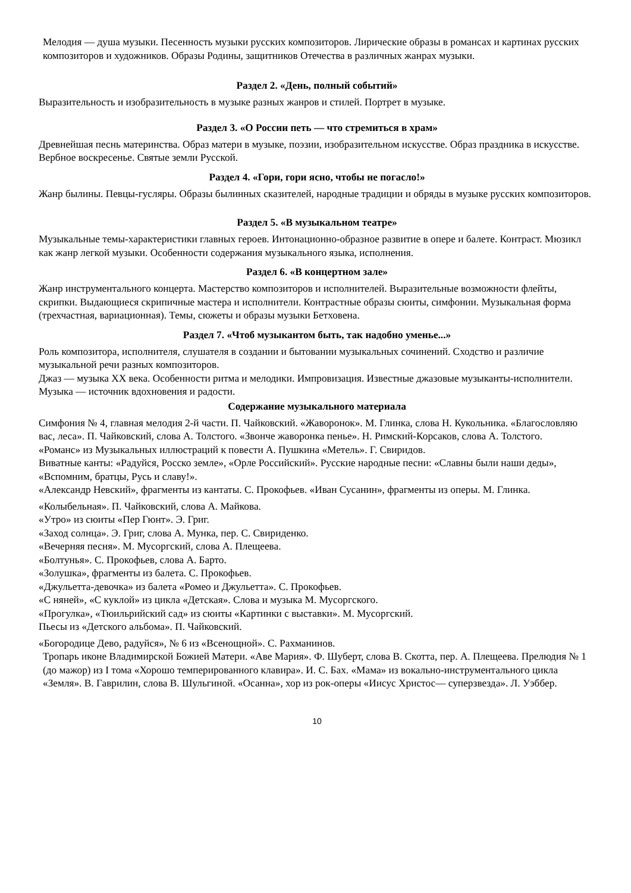Мелодия — душа музыки. Песенность музыки русских композиторов. Лирические образы в романсах и картинах русских композиторов и художников. Образы Родины, защитников Отечества в различных жанрах музыки.
Раздел 2. «День, полный событий»
Выразительность и изобразительность в музыке разных жанров и стилей. Портрет в музыке.
Раздел 3. «О России петь — что стремиться в храм»
Древнейшая песнь материнства. Образ матери в музыке, поэзии, изобразительном искусстве. Образ праздника в искусстве. Вербное воскресенье. Святые земли Русской.
Раздел 4. «Гори, гори ясно, чтобы не погасло!»
Жанр былины. Певцы-гусляры. Образы былинных сказителей, народные традиции и обряды в музыке русских композиторов.
Раздел 5. «В музыкальном театре»
Музыкальные темы-характеристики главных героев. Интонационно-образное развитие в опере и балете. Контраст. Мюзикл как жанр легкой музыки. Особенности содержания музыкального языка, исполнения.
Раздел 6. «В концертном зале»
Жанр инструментального концерта. Мастерство композиторов и исполнителей. Выразительные возможности флейты, скрипки. Выдающиеся скрипичные мастера и исполнители. Контрастные образы сюиты, симфонии. Музыкальная форма (трехчастная, вариационная). Темы, сюжеты и образы музыки Бетховена.
Раздел 7. «Чтоб музыкантом быть, так надобно уменье...»
Роль композитора, исполнителя, слушателя в создании и бытовании музыкальных сочинений. Сходство и различие музыкальной речи разных композиторов.
Джаз — музыка XX века. Особенности ритма и мелодики. Импровизация. Известные джазовые музыканты-исполнители. Музыка — источник вдохновения и радости.
Содержание музыкального материала
Симфония № 4, главная мелодия 2-й части. П. Чайковский. «Жаворонок». М. Глинка, слова Н. Кукольника. «Благословляю вас, леса». П. Чайковский, слова А. Толстого. «Звонче жаворонка пенье». Н. Римский-Корсаков, слова А. Толстого.
«Романс» из Музыкальных иллюстраций к повести А. Пушкина «Метель». Г. Свиридов.
Виватные канты: «Радуйся, Росско земле», «Орле Российский». Русские народные песни: «Славны были наши деды», «Вспомним, братцы, Русь и славу!».
«Александр Невский», фрагменты из кантаты. С. Прокофьев. «Иван Сусанин», фрагменты из оперы. М. Глинка.
«Колыбельная». П. Чайковский, слова А. Майкова.
«Утро» из сюиты «Пер Гюнт». Э. Григ.
«Заход солнца». Э. Григ, слова А. Мунка, пер. С. Свириденко.
«Вечерняя песня». М. Мусоргский, слова А. Плещеева.
«Болтунья». С. Прокофьев, слова А. Барто.
«Золушка», фрагменты из балета. С. Прокофьев.
«Джульетта-девочка» из балета «Ромео и Джульетта». С. Прокофьев.
«С няней», «С куклой» из цикла «Детская». Слова и музыка М. Мусоргского.
«Прогулка», «Тюильрийский сад» из сюиты «Картинки с выставки». М. Мусоргский.
Пьесы из «Детского альбома». П. Чайковский.
«Богородице Дево, радуйся», № 6 из «Всенощной». С. Рахманинов.
Тропарь иконе Владимирской Божией Матери. «Аве Мария». Ф. Шуберт, слова В. Скотта, пер. А. Плещеева. Прелюдия № 1 (до мажор) из I тома «Хорошо темперированного клавира». И. С. Бах. «Мама» из вокально-инструментального цикла «Земля». В. Гаврилин, слова В. Шульгиной. «Осанна», хор из рок-оперы «Иисус Христос— суперзвезда». Л. Уэббер.
10